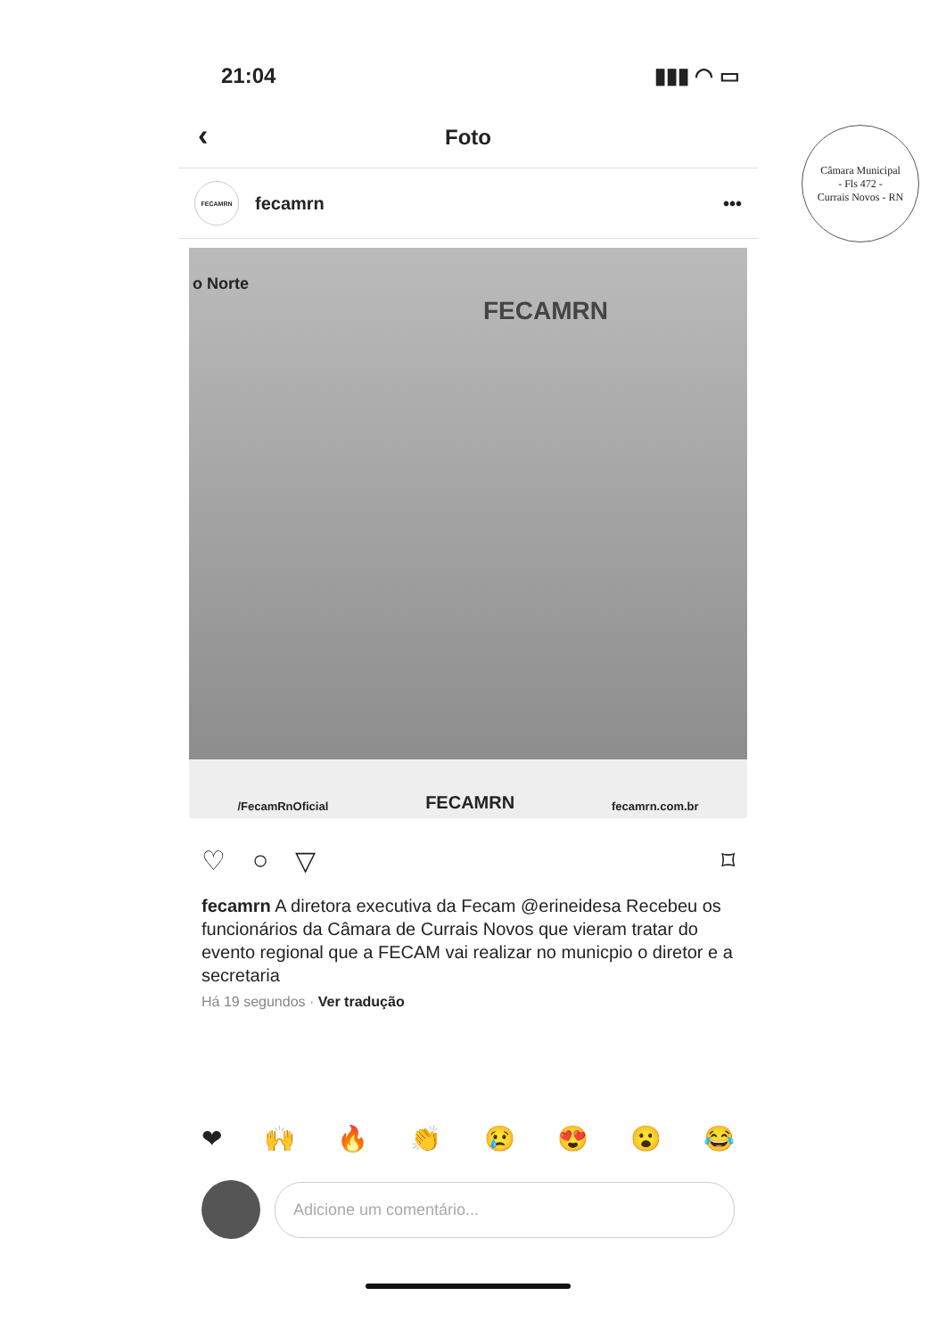Câmara Municipal
- Fls 472 -
Currais Novos - RN
21:04 ▮▮▮ ◠ ▭
‹ Foto
FECAMRN
fecamrn •••
FECAMRN
o Norte
/FecamRnOficial FECAMRN fecamrn.com.br
♡ ○ ▽ ⌑
fecamrn A diretora executiva da Fecam @erineidesa Recebeu os funcionários da Câmara de Currais Novos que vieram tratar do evento regional que a FECAM vai realizar no municpio o diretor e a secretaria
Há 19 segundos · Ver tradução
❤ 🙌 🔥 👏 😢 😍 😮 😂
Adicione um comentário...